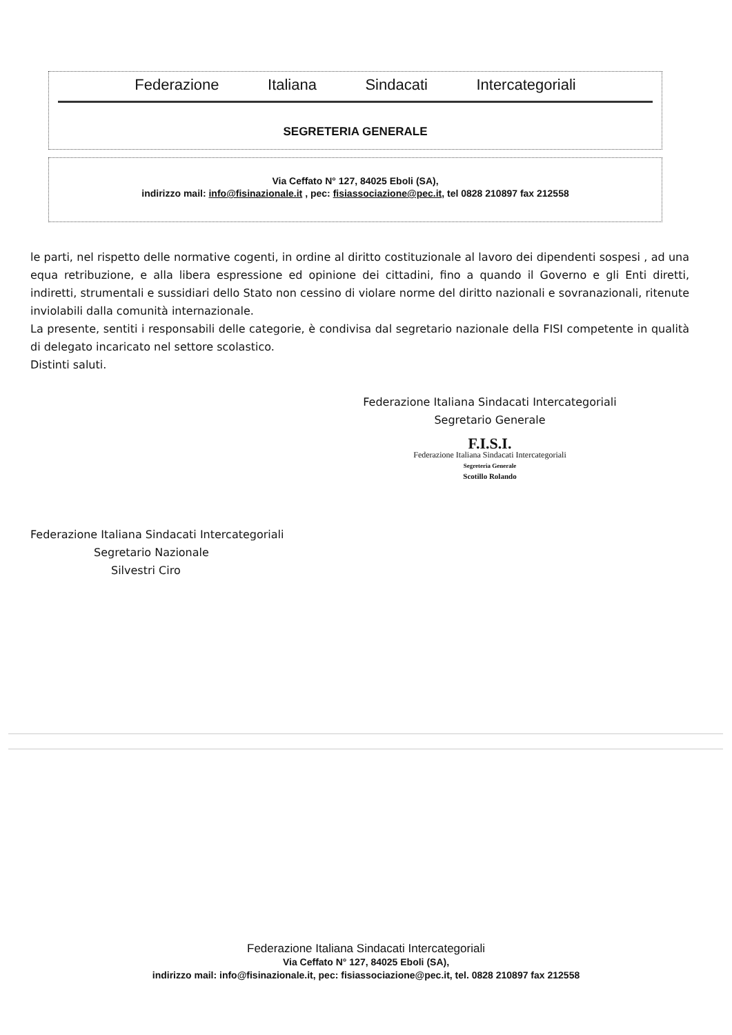Federazione Italiana Sindacati Intercategoriali
SEGRETERIA GENERALE
Via Ceffato N° 127, 84025 Eboli (SA),
indirizzo mail: info@fisinazionale.it , pec: fisiassociazione@pec.it, tel 0828 210897 fax 212558
le parti, nel rispetto delle normative cogenti, in ordine al diritto costituzionale al lavoro dei dipendenti sospesi , ad una equa retribuzione, e alla libera espressione ed opinione dei cittadini, fino a quando il Governo e gli Enti diretti, indiretti, strumentali e sussidiari dello Stato non cessino di violare norme del diritto nazionali e sovranazionali, ritenute inviolabili dalla comunità internazionale.
La presente, sentiti i responsabili delle categorie, è condivisa dal segretario nazionale della FISI competente in qualità di delegato incaricato nel settore scolastico.
Distinti saluti.
Federazione Italiana Sindacati Intercategoriali
Segretario Generale
F.I.S.I.
Federazione Italiana Sindacati Intercategoriali
Segreteria Generale
Scotillo Rolando
Federazione Italiana Sindacati Intercategoriali
Segretario Nazionale
Silvestri Ciro
Federazione Italiana Sindacati Intercategoriali
Via Ceffato N° 127, 84025 Eboli (SA),
indirizzo mail: info@fisinazionale.it, pec: fisiassociazione@pec.it, tel. 0828 210897 fax 212558